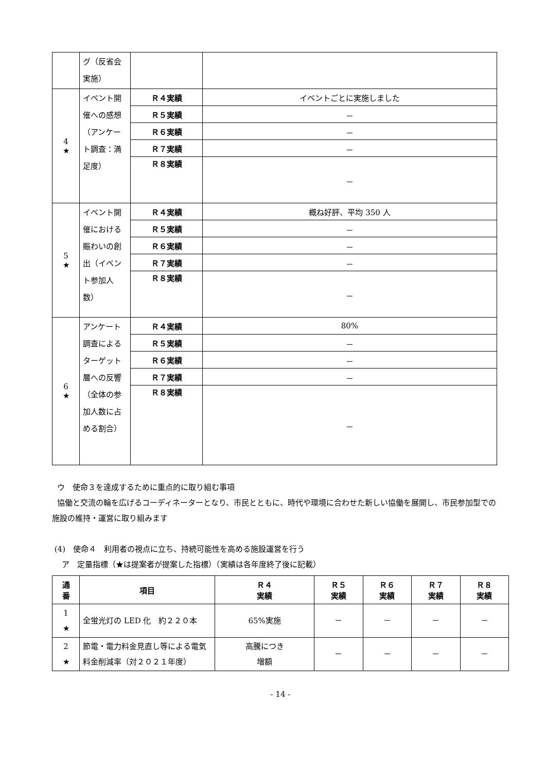| | グ（反省会実施） | | |
| 4 ★ | イベント開催への感想（アンケート調査：満足度） | Ｒ４実績 | イベントごとに実施しました |
| | | Ｒ５実績 | － |
| | | Ｒ６実績 | － |
| | | Ｒ７実績 | － |
| | | Ｒ８実績 | － |
| 5 ★ | イベント開催における賑わいの創出（イベント参加人数） | Ｒ４実績 | 概ね好評、平均 350 人 |
| | | Ｒ５実績 | － |
| | | Ｒ６実績 | － |
| | | Ｒ７実績 | － |
| | | Ｒ８実績 | － |
| 6 ★ | アンケート調査によるターゲット層への反響（全体の参加人数に占める割合） | Ｒ４実績 | 80% |
| | | Ｒ５実績 | － |
| | | Ｒ６実績 | － |
| | | Ｒ７実績 | － |
| | | Ｒ８実績 | － |
ウ　使命３を達成するために重点的に取り組む事項
協働と交流の輪を広げるコーディネーターとなり、市民とともに、時代や環境に合わせた新しい協働を展開し、市民参加型での施設の維持・運営に取り組みます
(4)　使命４　利用者の視点に立ち、持続可能性を高める施設運営を行う
ア　定量指標（★は提案者が提案した指標）（実績は各年度終了後に記載）
| 通 番 | 項目 | Ｒ４ 実績 | Ｒ５ 実績 | Ｒ６ 実績 | Ｒ７ 実績 | Ｒ８ 実績 |
| --- | --- | --- | --- | --- | --- | --- |
| 1 ★ | 全蛍光灯の LED 化 約２２０本 | 65%実施 | － | － | － | － |
| 2 ★ | 節電・電力料金見直し等による電気料金削減率（対２０２１年度） | 高騰につき 増額 | － | － | － | － |
- 14 -